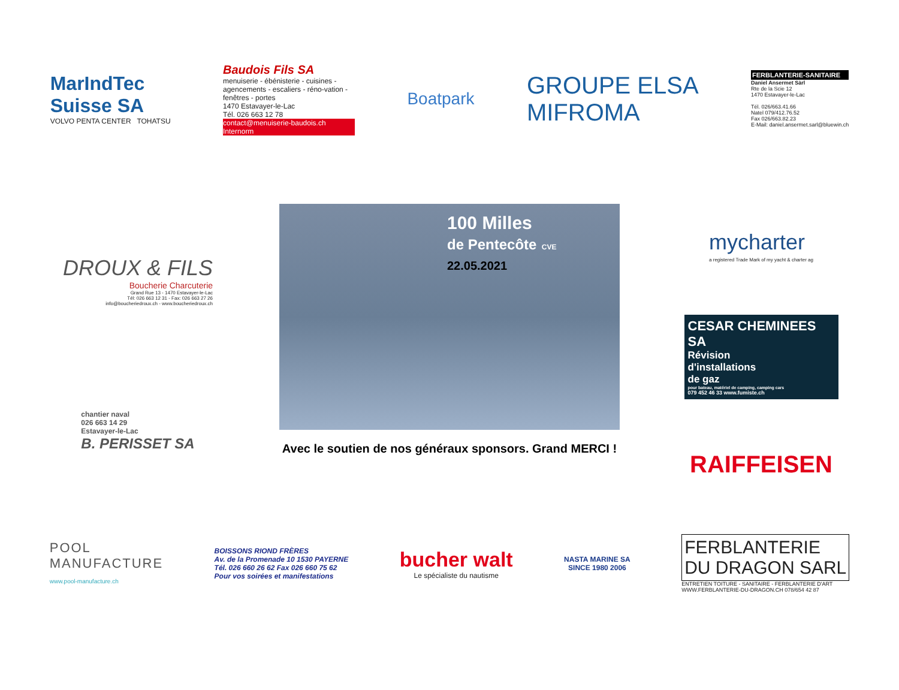MarIndTec
Suisse SA
VOLVO PENTA CENTER TOHATSU
Baudois Fils SA
menuiserie - ébénisterie - cuisines - agencements - escaliers - réno-vation - fenêtres - portes
1470 Estavayer-le-Lac
Tél. 026 663 12 78
contact@menuiserie-baudois.ch
Internorm
Boatpark
GROUPE ELSA
MIFROMA
FERBLANTERIE-SANITAIRE
Daniel Ansermet Sàrl
Rte de la Scie 12
1470 Estavayer-le-Lac
Tél. 026/663.41.66
Natel 079/412.76.52
Fax 026/663.82.23
E-Mail: daniel.ansermet.sarl@bluewin.ch
DROUX & FILS
Boucherie Charcuterie
Grand Rue 13 - 1470 Estavayer-le-Lac
Tél: 026 663 12 31 - Fax: 026 663 27 26
info@boucheriedroux.ch - www.boucheriedroux.ch
chantier naval
026 663 14 29
Estavayer-le-Lac
B. PERISSET SA
100 Milles
de Pentecôte CVE 22.05.2021
Avec le soutien de nos généraux sponsors. Grand MERCI !
mycharter
a registered Trade Mark of my yacht & charter ag
CESAR CHEMINEES SA
Révision
d'installations
de gaz
pour bateau, matériel de camping, camping cars
079 452 46 33 www.fumiste.ch
RAIFFEISEN
POOL
MANUFACTURE
www.pool-manufacture.ch
BOISSONS RIOND FRÈRES
Av. de la Promenade 10 1530 PAYERNE
Tél. 026 660 26 62 Fax 026 660 75 62
Pour vos soirées et manifestations
bucher walt
Le spécialiste du nautisme
NASTA MARINE SA
SINCE 1980 2006
FERBLANTERIE
DU DRAGON SARL
ENTRETIEN TOITURE - SANITAIRE - FERBLANTERIE D'ART
WWW.FERBLANTERIE-DU-DRAGON.CH 078/654 42 87